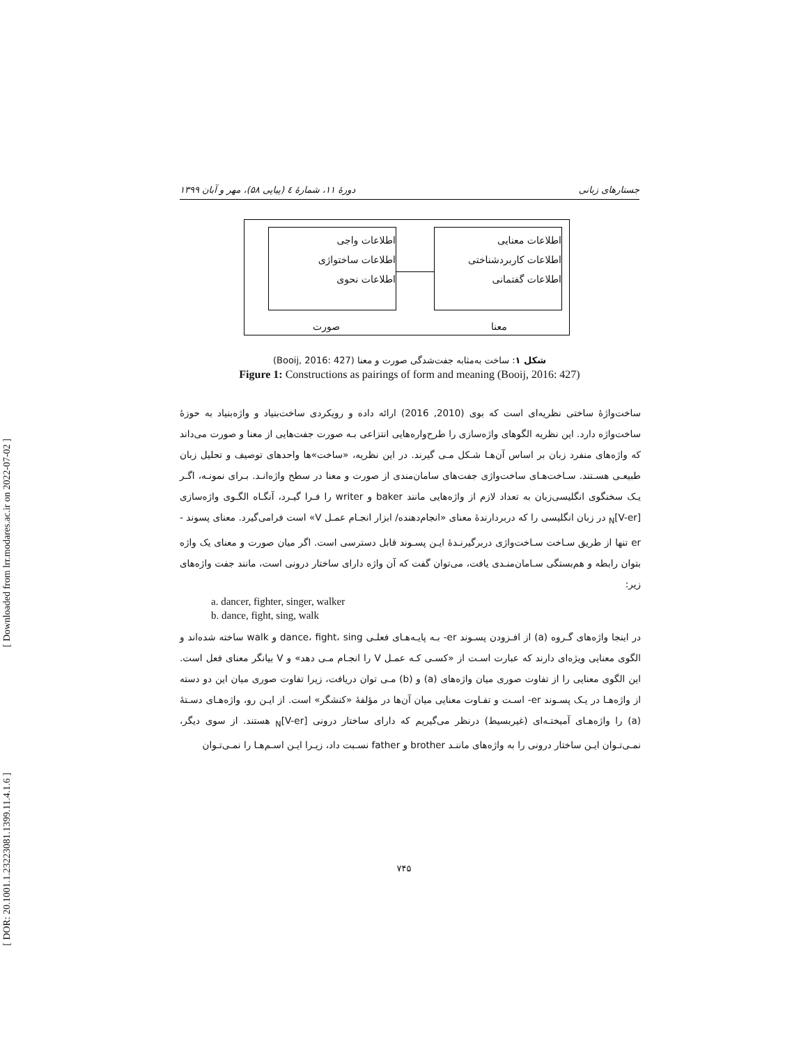[ Downloaded from lrr.modares.ac.ir on 2022-07-02 ]
[ DOR: 20.1001.1.23223081.1399.11.4.1.6 ]
دورهٔ ۱۱، شمارهٔ ٤ (پیاپی ۵۸)، مهر و آبان ۱۳۹۹ جستارهای زبانی
اطلاعات واجی
اطلاعات ساختواژی
اطلاعات نحوی
اطلاعات معنایی
اطلاعات کاربردشناختی
اطلاعات گفتمانی
صورت معنا
شکل ۱: ساخت به‌مثابه جفت‌شدگی صورت و معنا (Booij, 2016: 427)
Figure 1: Constructions as pairings of form and meaning (Booij, 2016: 427)
ساخت‌واژهٔ ساختی نظریه‌ای است که بوی (2010, 2016) ارائه داده و رویکردی ساخت‌بنیاد و واژه‌بنیاد به حوزهٔ ساخت‌واژه دارد. این نظریه الگوهای واژه‌سازی را طرح‌واره‌هایی انتزاعی بـه صورت جفت‌هایی از معنا و صورت می‌داند که واژه‌های منفرد زبان بر اساس آن‌هـا شـکل مـی گیرند. در این نظریه، «ساخت»ها واحدهای توصیف و تحلیل زبان طبیعـی هسـتند. سـاخت‌هـای ساخت‌واژی جفت‌های سامان‌مندی از صورت و معنا در سطح واژه‌انـد. بـرای نمونـه، اگـر یـک سخنگوی انگلیسی‌زبان به تعداد لازم از واژه‌هایی مانند baker و writer را فـرا گیـرد، آنگـاه الگـوی واژه‌سازی <sub>N</sub>[V-er] در زبان انگلیسی را که دربردارندهٔ معنای «انجام‌دهنده/ ابزار انجـام عمـل V» است فرامی‌گیرد. معنای پسوند ‎-er تنها از طریق سـاخت سـاخت‌واژی دربرگیرنـدهٔ ایـن پسـوند قابل دسترسی است. اگر میان صورت و معنای یک واژه بتوان رابطه و هم‌بستگی سـامان‌منـدی یافت، می‌توان گفت که آن واژه دارای ساختار درونی است، مانند جفت واژه‌های زیر:
a. dancer, fighter, singer, walker
b. dance, fight, sing, walk
در اینجا واژه‌های گـروه (a) از افـزودن پسـوند ‎-er بـه پایـه‌هـای فعلـی dance، fight، sing و walk ساخته شده‌اند و الگوی معنایی ویژه‌ای دارند که عبارت اسـت از «کسـی کـه عمـل V را انجـام مـی دهد» و V بیانگر معنای فعل است. این الگوی معنایی را از تفاوت صوری میان واژه‌های (a) و (b) مـی توان دریافت، زیرا تفاوت صوری میان این دو دسته از واژه‌هـا در یـک پسـوند ‎-er اسـت و تفـاوت معنایی میان آن‌ها در مؤلفهٔ «کنشگر» است. از ایـن رو، واژه‌هـای دسـتهٔ (a) را واژه‌هـای آمیختـه‌ای (غیربسیط) درنظر می‌گیریم که دارای ساختار درونی <sub>N</sub>[V-er] هستند. از سوی دیگر، نمـی‌تـوان ایـن ساختار درونی را به واژه‌های ماننـد brother و father نسـبت داد، زیـرا ایـن اسـم‌هـا را نمـی‌تـوان
۷۴۵